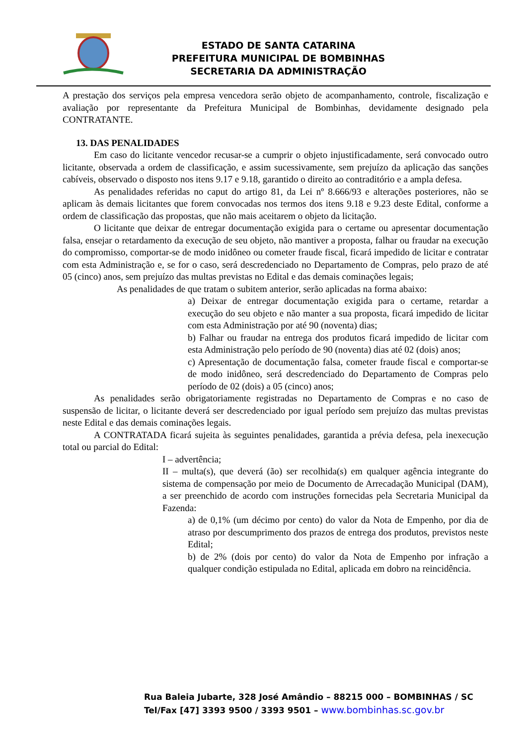ESTADO DE SANTA CATARINA
PREFEITURA MUNICIPAL DE BOMBINHAS
SECRETARIA DA ADMINISTRAÇÃO
A prestação dos serviços pela empresa vencedora serão objeto de acompanhamento, controle, fiscalização e avaliação por representante da Prefeitura Municipal de Bombinhas, devidamente designado pela CONTRATANTE.
13. DAS PENALIDADES
Em caso do licitante vencedor recusar-se a cumprir o objeto injustificadamente, será convocado outro licitante, observada a ordem de classificação, e assim sucessivamente, sem prejuízo da aplicação das sanções cabíveis, observado o disposto nos itens 9.17 e 9.18, garantido o direito ao contraditório e a ampla defesa.
As penalidades referidas no caput do artigo 81, da Lei nº 8.666/93 e alterações posteriores, não se aplicam às demais licitantes que forem convocadas nos termos dos itens 9.18 e 9.23 deste Edital, conforme a ordem de classificação das propostas, que não mais aceitarem o objeto da licitação.
O licitante que deixar de entregar documentação exigida para o certame ou apresentar documentação falsa, ensejar o retardamento da execução de seu objeto, não mantiver a proposta, falhar ou fraudar na execução do compromisso, comportar-se de modo inidôneo ou cometer fraude fiscal, ficará impedido de licitar e contratar com esta Administração e, se for o caso, será descredenciado no Departamento de Compras, pelo prazo de até 05 (cinco) anos, sem prejuízo das multas previstas no Edital e das demais cominações legais;
As penalidades de que tratam o subitem anterior, serão aplicadas na forma abaixo:
a) Deixar de entregar documentação exigida para o certame, retardar a execução do seu objeto e não manter a sua proposta, ficará impedido de licitar com esta Administração por até 90 (noventa) dias;
b) Falhar ou fraudar na entrega dos produtos ficará impedido de licitar com esta Administração pelo período de 90 (noventa) dias até 02 (dois) anos;
c) Apresentação de documentação falsa, cometer fraude fiscal e comportar-se de modo inidôneo, será descredenciado do Departamento de Compras pelo período de 02 (dois) a 05 (cinco) anos;
As penalidades serão obrigatoriamente registradas no Departamento de Compras e no caso de suspensão de licitar, o licitante deverá ser descredenciado por igual período sem prejuízo das multas previstas neste Edital e das demais cominações legais.
A CONTRATADA ficará sujeita às seguintes penalidades, garantida a prévia defesa, pela inexecução total ou parcial do Edital:
I – advertência;
II – multa(s), que deverá (ão) ser recolhida(s) em qualquer agência integrante do sistema de compensação por meio de Documento de Arrecadação Municipal (DAM), a ser preenchido de acordo com instruções fornecidas pela Secretaria Municipal da Fazenda:
a) de 0,1% (um décimo por cento) do valor da Nota de Empenho, por dia de atraso por descumprimento dos prazos de entrega dos produtos, previstos neste Edital;
b) de 2% (dois por cento) do valor da Nota de Empenho por infração a qualquer condição estipulada no Edital, aplicada em dobro na reincidência.
Rua Baleia Jubarte, 328 José Amândio – 88215 000 – BOMBINHAS / SC
Tel/Fax [47] 3393 9500 / 3393 9501 – www.bombinhas.sc.gov.br